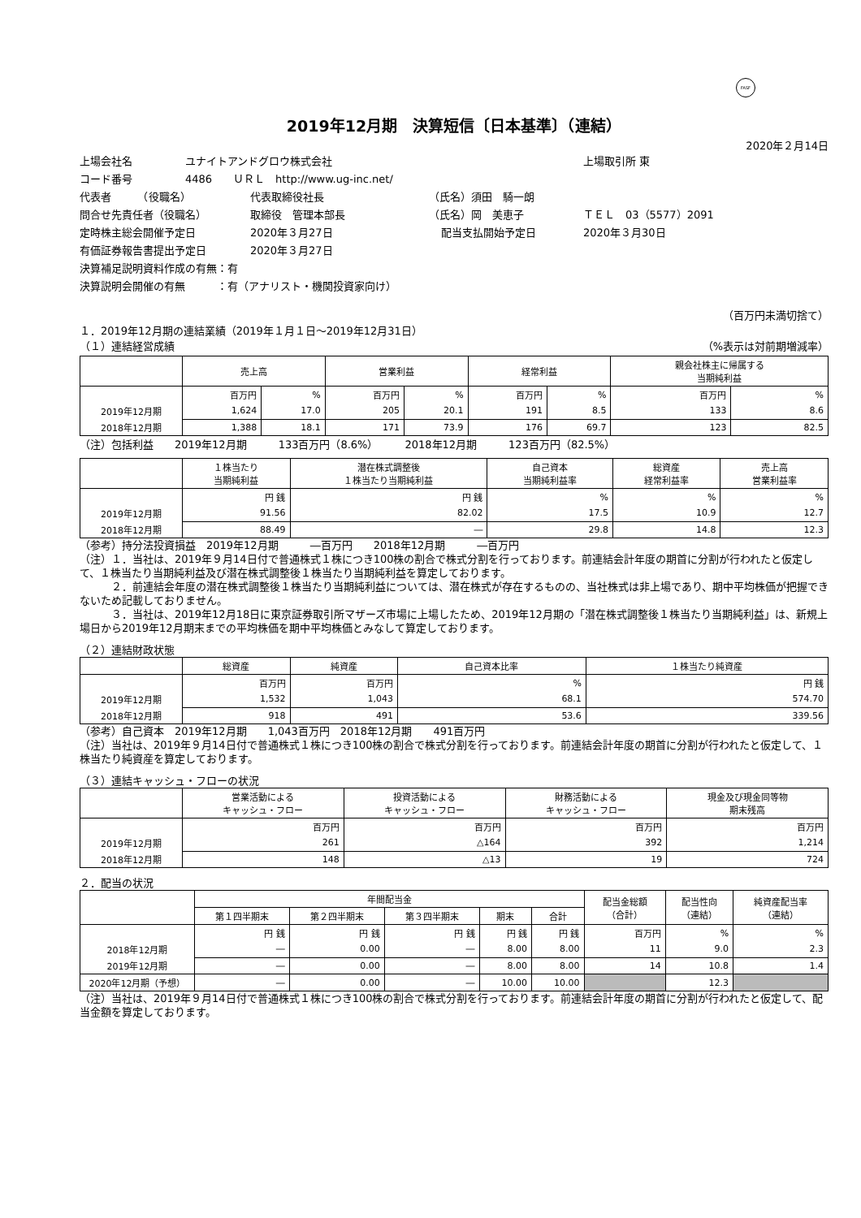FASF
2019年12月期　決算短信〔日本基準〕（連結）
2020年２月14日
上場会社名 ユナイトアンドグロウ株式会社 上場取引所 東
コード番号 4486　　ＵＲＬ　http://www.ug-inc.net/
代表者　　　（役職名） 代表取締役社長 （氏名）須田　騎一朗
問合せ先責任者（役職名） 取締役　管理本部長 （氏名）岡　美恵子 ＴＥＬ　03（5577）2091
定時株主総会開催予定日 2020年３月27日 配当支払開始予定日 2020年３月30日
有価証券報告書提出予定日 2020年３月27日
決算補足説明資料作成の有無：有
決算説明会開催の有無　　　：有（アナリスト・機関投資家向け）
（百万円未満切捨て）
１．2019年12月期の連結業績（2019年１月１日～2019年12月31日）
（１）連結経営成績 （%表示は対前期増減率）
| | 売上高 | | 営業利益 | | 経常利益 | | 親会社株主に帰属する 当期純利益 | |
| --- | --- | --- | --- | --- | --- | --- | --- | --- |
| | 百万円 | % | 百万円 | % | 百万円 | % | 百万円 | % |
| 2019年12月期 | 1,624 | 17.0 | 205 | 20.1 | 191 | 8.5 | 133 | 8.6 |
| 2018年12月期 | 1,388 | 18.1 | 171 | 73.9 | 176 | 69.7 | 123 | 82.5 |
（注）包括利益　　2019年12月期　　　133百万円（8.6%）　　　2018年12月期　　　123百万円（82.5%）
| | １株当たり 当期純利益 | 潜在株式調整後 １株当たり当期純利益 | 自己資本 当期純利益率 | 総資産 経常利益率 | 売上高 営業利益率 |
| --- | --- | --- | --- | --- | --- |
| | 円 銭 | 円 銭 | % | % | % |
| 2019年12月期 | 91.56 | 82.02 | 17.5 | 10.9 | 12.7 |
| 2018年12月期 | 88.49 | ― | 29.8 | 14.8 | 12.3 |
（参考）持分法投資損益　2019年12月期　　　―百万円　　2018年12月期　　　―百万円
（注）１．当社は、2019年９月14日付で普通株式１株につき100株の割合で株式分割を行っております。前連結会計年度の期首に分割が行われたと仮定して、１株当たり当期純利益及び潜在株式調整後１株当たり当期純利益を算定しております。
　　　２．前連結会年度の潜在株式調整後１株当たり当期純利益については、潜在株式が存在するものの、当社株式は非上場であり、期中平均株価が把握できないため記載しておりません。
　　　３．当社は、2019年12月18日に東京証券取引所マザーズ市場に上場したため、2019年12月期の「潜在株式調整後１株当たり当期純利益」は、新規上場日から2019年12月期末までの平均株価を期中平均株価とみなして算定しております。
（２）連結財政状態
| | 総資産 | 純資産 | 自己資本比率 | １株当たり純資産 |
| --- | --- | --- | --- | --- |
| | 百万円 | 百万円 | % | 円 銭 |
| 2019年12月期 | 1,532 | 1,043 | 68.1 | 574.70 |
| 2018年12月期 | 918 | 491 | 53.6 | 339.56 |
（参考）自己資本　2019年12月期　　1,043百万円　2018年12月期　　491百万円
（注）当社は、2019年９月14日付で普通株式１株につき100株の割合で株式分割を行っております。前連結会計年度の期首に分割が行われたと仮定して、１株当たり純資産を算定しております。
（３）連結キャッシュ・フローの状況
| | 営業活動による キャッシュ・フロー | 投資活動による キャッシュ・フロー | 財務活動による キャッシュ・フロー | 現金及び現金同等物 期末残高 |
| --- | --- | --- | --- | --- |
| | 百万円 | 百万円 | 百万円 | 百万円 |
| 2019年12月期 | 261 | △164 | 392 | 1,214 |
| 2018年12月期 | 148 | △13 | 19 | 724 |
２．配当の状況
| | 年間配当金 | | | | | 配当金総額 （合計） | 配当性向 （連結） | 純資産配当率 （連結） |
| --- | --- | --- | --- | --- | --- | --- | --- | --- |
| | 第１四半期末 | 第２四半期末 | 第３四半期末 | 期末 | 合計 | | | |
| | 円 銭 | 円 銭 | 円 銭 | 円 銭 | 円 銭 | 百万円 | % | % |
| 2018年12月期 | ― | 0.00 | ― | 8.00 | 8.00 | 11 | 9.0 | 2.3 |
| 2019年12月期 | ― | 0.00 | ― | 8.00 | 8.00 | 14 | 10.8 | 1.4 |
| 2020年12月期（予想） | ― | 0.00 | ― | 10.00 | 10.00 | | 12.3 | |
（注）当社は、2019年９月14日付で普通株式１株につき100株の割合で株式分割を行っております。前連結会計年度の期首に分割が行われたと仮定して、配当金額を算定しております。